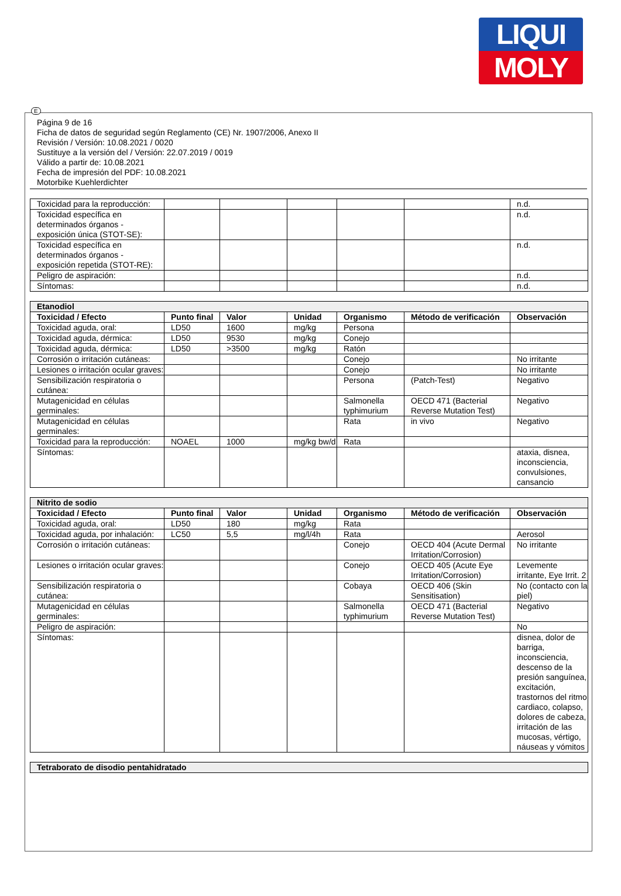LIQUI
MOLY
E
Página 9 de 16
Ficha de datos de seguridad según Reglamento (CE) Nr. 1907/2006, Anexo II
Revisión / Versión: 10.08.2021 / 0020
Sustituye a la versión del / Versión: 22.07.2019 / 0019
Válido a partir de: 10.08.2021
Fecha de impresión del PDF: 10.08.2021
Motorbike Kuehlerdichter
| Toxicidad para la reproducción: | | | | | | n.d. |
| Toxicidad específica en determinados órganos - exposición única (STOT-SE): | | | | | | n.d. |
| Toxicidad específica en determinados órganos - exposición repetida (STOT-RE): | | | | | | n.d. |
| Peligro de aspiración: | | | | | | n.d. |
| Síntomas: | | | | | | n.d. |
| Etanodiol | | | | | | |
| --- | --- | --- | --- | --- | --- | --- |
| Toxicidad / Efecto | Punto final | Valor | Unidad | Organismo | Método de verificación | Observación |
| Toxicidad aguda, oral: | LD50 | 1600 | mg/kg | Persona | | |
| Toxicidad aguda, dérmica: | LD50 | 9530 | mg/kg | Conejo | | |
| Toxicidad aguda, dérmica: | LD50 | >3500 | mg/kg | Ratón | | |
| Corrosión o irritación cutáneas: | | | | Conejo | | No irritante |
| Lesiones o irritación ocular graves: | | | | Conejo | | No irritante |
| Sensibilización respiratoria o cutánea: | | | | Persona | (Patch-Test) | Negativo |
| Mutagenicidad en células germinales: | | | | Salmonella typhimurium | OECD 471 (Bacterial Reverse Mutation Test) | Negativo |
| Mutagenicidad en células germinales: | | | | Rata | in vivo | Negativo |
| Toxicidad para la reproducción: | NOAEL | 1000 | mg/kg bw/d | Rata | | |
| Síntomas: | | | | | | ataxia, disnea, inconsciencia, convulsiones, cansancio |
| Nitrito de sodio | | | | | | |
| --- | --- | --- | --- | --- | --- | --- |
| Toxicidad / Efecto | Punto final | Valor | Unidad | Organismo | Método de verificación | Observación |
| Toxicidad aguda, oral: | LD50 | 180 | mg/kg | Rata | | |
| Toxicidad aguda, por inhalación: | LC50 | 5,5 | mg/l/4h | Rata | | Aerosol |
| Corrosión o irritación cutáneas: | | | | Conejo | OECD 404 (Acute Dermal Irritation/Corrosion) | No irritante |
| Lesiones o irritación ocular graves: | | | | Conejo | OECD 405 (Acute Eye Irritation/Corrosion) | Levemente irritante, Eye Irrit. 2 |
| Sensibilización respiratoria o cutánea: | | | | Cobaya | OECD 406 (Skin Sensitisation) | No (contacto con la piel) |
| Mutagenicidad en células germinales: | | | | Salmonella typhimurium | OECD 471 (Bacterial Reverse Mutation Test) | Negativo |
| Peligro de aspiración: | | | | | | No |
| Síntomas: | | | | | | disnea, dolor de barriga, inconsciencia, descenso de la presión sanguínea, excitación, trastornos del ritmo cardiaco, colapso, dolores de cabeza, irritación de las mucosas, vértigo, náuseas y vómitos |
| Tetraborato de disodio pentahidratado |
| --- |